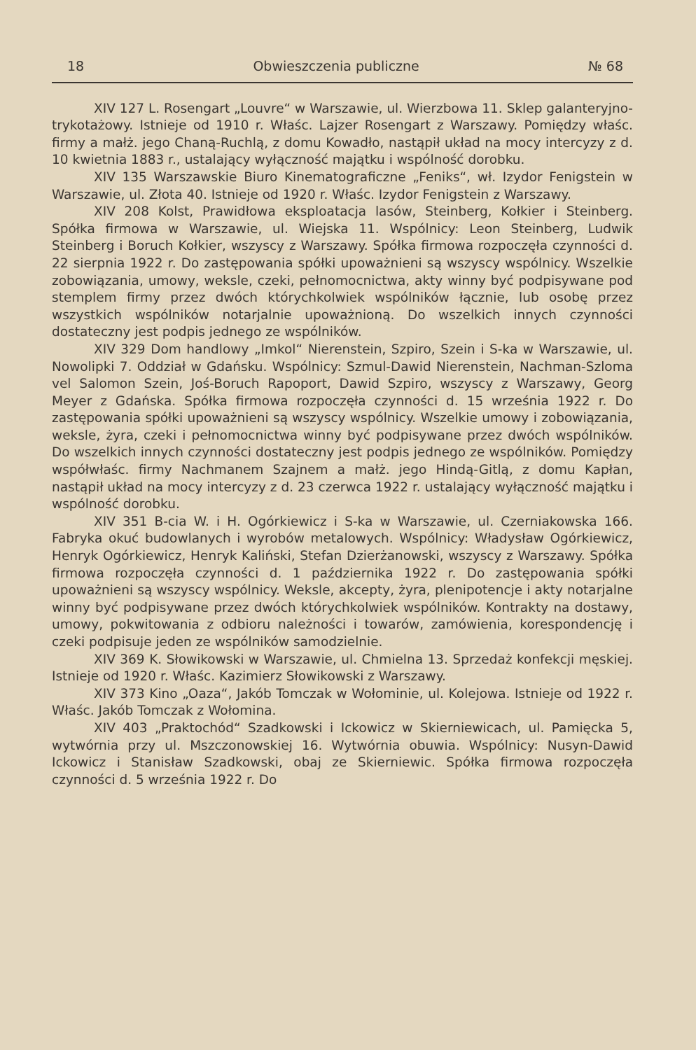18 Obwieszczenia publiczne № 68
XIV 127 L. Rosengart „Louvre“ w Warszawie, ul. Wierzbowa 11. Sklep galanteryjno-trykotażowy. Istnieje od 1910 r. Właśc. Lajzer Rosengart z Warszawy. Pomiędzy właśc. firmy a małż. jego Chaną-Ruchlą, z domu Kowadło, nastąpił układ na mocy intercyzy z d. 10 kwietnia 1883 r., ustalający wyłączność majątku i wspólność dorobku.
XIV 135 Warszawskie Biuro Kinematograficzne „Feniks“, wł. Izydor Fenigstein w Warszawie, ul. Złota 40. Istnieje od 1920 r. Właśc. Izydor Fenigstein z Warszawy.
XIV 208 Kolst, Prawidłowa eksploatacja lasów, Steinberg, Kołkier i Steinberg. Spółka firmowa w Warszawie, ul. Wiejska 11. Wspólnicy: Leon Steinberg, Ludwik Steinberg i Boruch Kołkier, wszyscy z Warszawy. Spółka firmowa rozpoczęła czynności d. 22 sierpnia 1922 r. Do zastępowania spółki upoważnieni są wszyscy wspólnicy. Wszelkie zobowiązania, umowy, weksle, czeki, pełnomocnictwa, akty winny być podpisywane pod stemplem firmy przez dwóch którychkolwiek wspólników łącznie, lub osobę przez wszystkich wspólników notarjalnie upoważnioną. Do wszelkich innych czynności dostateczny jest podpis jednego ze wspólników.
XIV 329 Dom handlowy „Imkol“ Nierenstein, Szpiro, Szein i S-ka w Warszawie, ul. Nowolipki 7. Oddział w Gdańsku. Wspólnicy: Szmul-Dawid Nierenstein, Nachman-Szloma vel Salomon Szein, Joś-Boruch Rapoport, Dawid Szpiro, wszyscy z Warszawy, Georg Meyer z Gdańska. Spółka firmowa rozpoczęła czynności d. 15 września 1922 r. Do zastępowania spółki upoważnieni są wszyscy wspólnicy. Wszelkie umowy i zobowiązania, weksle, żyra, czeki i pełnomocnictwa winny być podpisywane przez dwóch wspólników. Do wszelkich innych czynności dostateczny jest podpis jednego ze wspólników. Pomiędzy współwłaśc. firmy Nachmanem Szajnem a małż. jego Hindą-Gitlą, z domu Kapłan, nastąpił układ na mocy intercyzy z d. 23 czerwca 1922 r. ustalający wyłączność majątku i wspólność dorobku.
XIV 351 B-cia W. i H. Ogórkiewicz i S-ka w Warszawie, ul. Czerniakowska 166. Fabryka okuć budowlanych i wyrobów metalowych. Wspólnicy: Władysław Ogórkiewicz, Henryk Ogórkiewicz, Henryk Kaliński, Stefan Dzierżanowski, wszyscy z Warszawy. Spółka firmowa rozpoczęła czynności d. 1 października 1922 r. Do zastępowania spółki upoważnieni są wszyscy wspólnicy. Weksle, akcepty, żyra, plenipotencje i akty notarjalne winny być podpisywane przez dwóch którychkolwiek wspólników. Kontrakty na dostawy, umowy, pokwitowania z odbioru należności i towarów, zamówienia, korespondencję i czeki podpisuje jeden ze wspólników samodzielnie.
XIV 369 K. Słowikowski w Warszawie, ul. Chmielna 13. Sprzedaż konfekcji męskiej. Istnieje od 1920 r. Właśc. Kazimierz Słowikowski z Warszawy.
XIV 373 Kino „Oaza“, Jakób Tomczak w Wołominie, ul. Kolejowa. Istnieje od 1922 r. Właśc. Jakób Tomczak z Wołomina.
XIV 403 „Praktochód“ Szadkowski i Ickowicz w Skierniewicach, ul. Pamięcka 5, wytwórnia przy ul. Mszczonowskiej 16. Wytwórnia obuwia. Wspólnicy: Nusyn-Dawid Ickowicz i Stanisław Szadkowski, obaj ze Skierniewic. Spółka firmowa rozpoczęła czynności d. 5 września 1922 r. Do